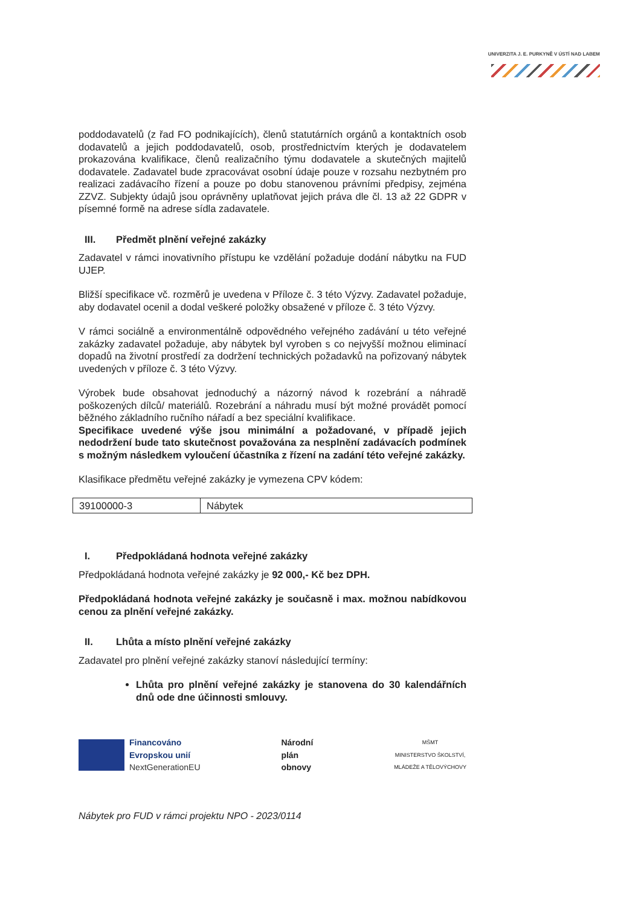UNIVERZITA J. E. PURKYNĚ V ÚSTÍ NAD LABEM
poddodavatelů (z řad FO podnikajících), členů statutárních orgánů a kontaktních osob dodavatelů a jejich poddodavatelů, osob, prostřednictvím kterých je dodavatelem prokazována kvalifikace, členů realizačního týmu dodavatele a skutečných majitelů dodavatele. Zadavatel bude zpracovávat osobní údaje pouze v rozsahu nezbytném pro realizaci zadávacího řízení a pouze po dobu stanovenou právními předpisy, zejména ZZVZ. Subjekty údajů jsou oprávněny uplatňovat jejich práva dle čl. 13 až 22 GDPR v písemné formě na adrese sídla zadavatele.
III. Předmět plnění veřejné zakázky
Zadavatel v rámci inovativního přístupu ke vzdělání požaduje dodání nábytku na FUD UJEP.
Bližší specifikace vč. rozměrů je uvedena v Příloze č. 3 této Výzvy. Zadavatel požaduje, aby dodavatel ocenil a dodal veškeré položky obsažené v příloze č. 3 této Výzvy.
V rámci sociálně a environmentálně odpovědného veřejného zadávání u této veřejné zakázky zadavatel požaduje, aby nábytek byl vyroben s co nejvyšší možnou eliminací dopadů na životní prostředí za dodržení technických požadavků na pořizovaný nábytek uvedených v příloze č. 3 této Výzvy.
Výrobek bude obsahovat jednoduchý a názorný návod k rozebrání a náhradě poškozených dílců/ materiálů. Rozebrání a náhradu musí být možné provádět pomocí běžného základního ručního nářadí a bez speciální kvalifikace.
Specifikace uvedené výše jsou minimální a požadované, v případě jejich nedodržení bude tato skutečnost považována za nesplnění zadávacích podmínek s možným následkem vyloučení účastníka z řízení na zadání této veřejné zakázky.
Klasifikace předmětu veřejné zakázky je vymezena CPV kódem:
| 39100000-3 | Nábytek |
I. Předpokládaná hodnota veřejné zakázky
Předpokládaná hodnota veřejné zakázky je 92 000,- Kč bez DPH.
Předpokládaná hodnota veřejné zakázky je současně i max. možnou nabídkovou cenou za plnění veřejné zakázky.
II. Lhůta a místo plnění veřejné zakázky
Zadavatel pro plnění veřejné zakázky stanoví následující termíny:
Lhůta pro plnění veřejné zakázky je stanovena do 30 kalendářních dnů ode dne účinnosti smlouvy.
Financováno
Evropskou unií
NextGenerationEU
Národní
plán
obnovy
MŠMT
MINISTERSTVO ŠKOLSTVÍ,
MLÁDEŽE A TĚLOVÝCHOVY
Nábytek pro FUD v rámci projektu NPO - 2023/0114